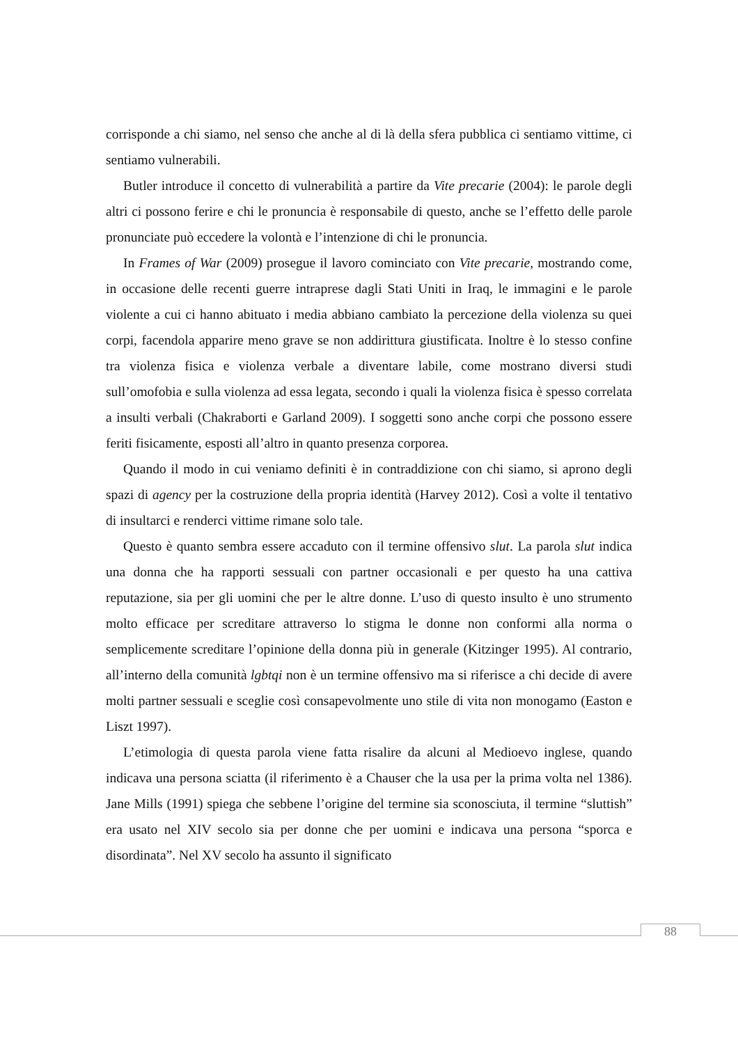corrisponde a chi siamo, nel senso che anche al di là della sfera pubblica ci sentiamo vittime, ci sentiamo vulnerabili.
Butler introduce il concetto di vulnerabilità a partire da Vite precarie (2004): le parole degli altri ci possono ferire e chi le pronuncia è responsabile di questo, anche se l’effetto delle parole pronunciate può eccedere la volontà e l’intenzione di chi le pronuncia.
In Frames of War (2009) prosegue il lavoro cominciato con Vite precarie, mostrando come, in occasione delle recenti guerre intraprese dagli Stati Uniti in Iraq, le immagini e le parole violente a cui ci hanno abituato i media abbiano cambiato la percezione della violenza su quei corpi, facendola apparire meno grave se non addirittura giustificata. Inoltre è lo stesso confine tra violenza fisica e violenza verbale a diventare labile, come mostrano diversi studi sull’omofobia e sulla violenza ad essa legata, secondo i quali la violenza fisica è spesso correlata a insulti verbali (Chakraborti e Garland 2009). I soggetti sono anche corpi che possono essere feriti fisicamente, esposti all’altro in quanto presenza corporea.
Quando il modo in cui veniamo definiti è in contraddizione con chi siamo, si aprono degli spazi di agency per la costruzione della propria identità (Harvey 2012). Così a volte il tentativo di insultarci e renderci vittime rimane solo tale.
Questo è quanto sembra essere accaduto con il termine offensivo slut. La parola slut indica una donna che ha rapporti sessuali con partner occasionali e per questo ha una cattiva reputazione, sia per gli uomini che per le altre donne. L’uso di questo insulto è uno strumento molto efficace per screditare attraverso lo stigma le donne non conformi alla norma o semplicemente screditare l’opinione della donna più in generale (Kitzinger 1995). Al contrario, all’interno della comunità lgbtqi non è un termine offensivo ma si riferisce a chi decide di avere molti partner sessuali e sceglie così consapevolmente uno stile di vita non monogamo (Easton e Liszt 1997).
L’etimologia di questa parola viene fatta risalire da alcuni al Medioevo inglese, quando indicava una persona sciatta (il riferimento è a Chauser che la usa per la prima volta nel 1386). Jane Mills (1991) spiega che sebbene l’origine del termine sia sconosciuta, il termine “sluttish” era usato nel XIV secolo sia per donne che per uomini e indicava una persona “sporca e disordinata”. Nel XV secolo ha assunto il significato
88